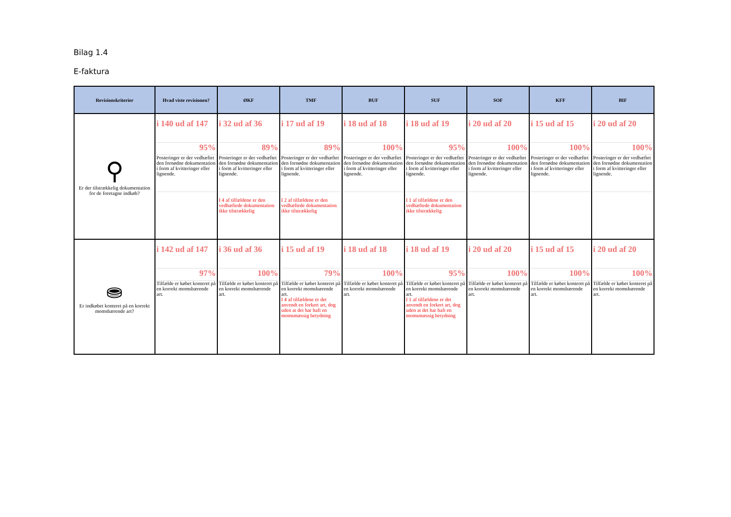Bilag 1.4
E-faktura
| Revisionskriterier | Hvad viste revisionen? | ØKF | TMF | BUF | SUF | SOF | KFF | BIF |
| --- | --- | --- | --- | --- | --- | --- | --- | --- |
| ⚲ Er der tilstrækkelig dokumentation for de foretagne indkøb? | i 140 ud af 147 95% Posteringer er der vedhæftet den fornødne dokumentation i form af kvitteringer eller lignende. | i 32 ud af 36 89% Posteringer er der vedhæftet den fornødne dokumentation i form af kvitteringer eller lignende. I 4 af tilfældene er den vedhæftede dokumentation ikke tilstrækkelig | i 17 ud af 19 89% Posteringer er der vedhæftet den fornødne dokumentation i form af kvitteringer eller lignende. I 2 af tilfældene er den vedhæftede dokumentation ikke tilstrækkelig | i 18 ud af 18 100% Posteringer er der vedhæftet den fornødne dokumentation i form af kvitteringer eller lignende. | i 18 ud af 19 95% Posteringer er der vedhæftet den fornødne dokumentation i form af kvitteringer eller lignende. I 1 af tilfældene er den vedhæftede dokumentation ikke tilstrækkelig | i 20 ud af 20 100% Posteringer er der vedhæftet den fornødne dokumentation i form af kvitteringer eller lignende. | i 15 ud af 15 100% Posteringer er der vedhæftet den fornødne dokumentation i form af kvitteringer eller lignende. | i 20 ud af 20 100% Posteringer er der vedhæftet den fornødne dokumentation i form af kvitteringer eller lignende. |
| ⛂ Er indkøbet konteret på en korrekt momsbærende art? | i 142 ud af 147 97% Tilfælde er købet konteret på en korrekt momsbærende art. | i 36 ud af 36 100% Tilfælde er købet konteret på en korrekt momsbærende art. | i 15 ud af 19 79% Tilfælde er købet konteret på en korrekt momsbærende art. I 4 af tilfældene er det anvendt en forkert art, dog uden at det har haft en momsmæssig betydning | i 18 ud af 18 100% Tilfælde er købet konteret på en korrekt momsbærende art. | i 18 ud af 19 95% Tilfælde er købet konteret på en korrekt momsbærende art. I 1 af tilfældene er det anvendt en forkert art, dog uden at det har haft en momsmæssig betydning | i 20 ud af 20 100% Tilfælde er købet konteret på en korrekt momsbærende art. | i 15 ud af 15 100% Tilfælde er købet konteret på en korrekt momsbærende art. | i 20 ud af 20 100% Tilfælde er købet konteret på en korrekt momsbærende art. |